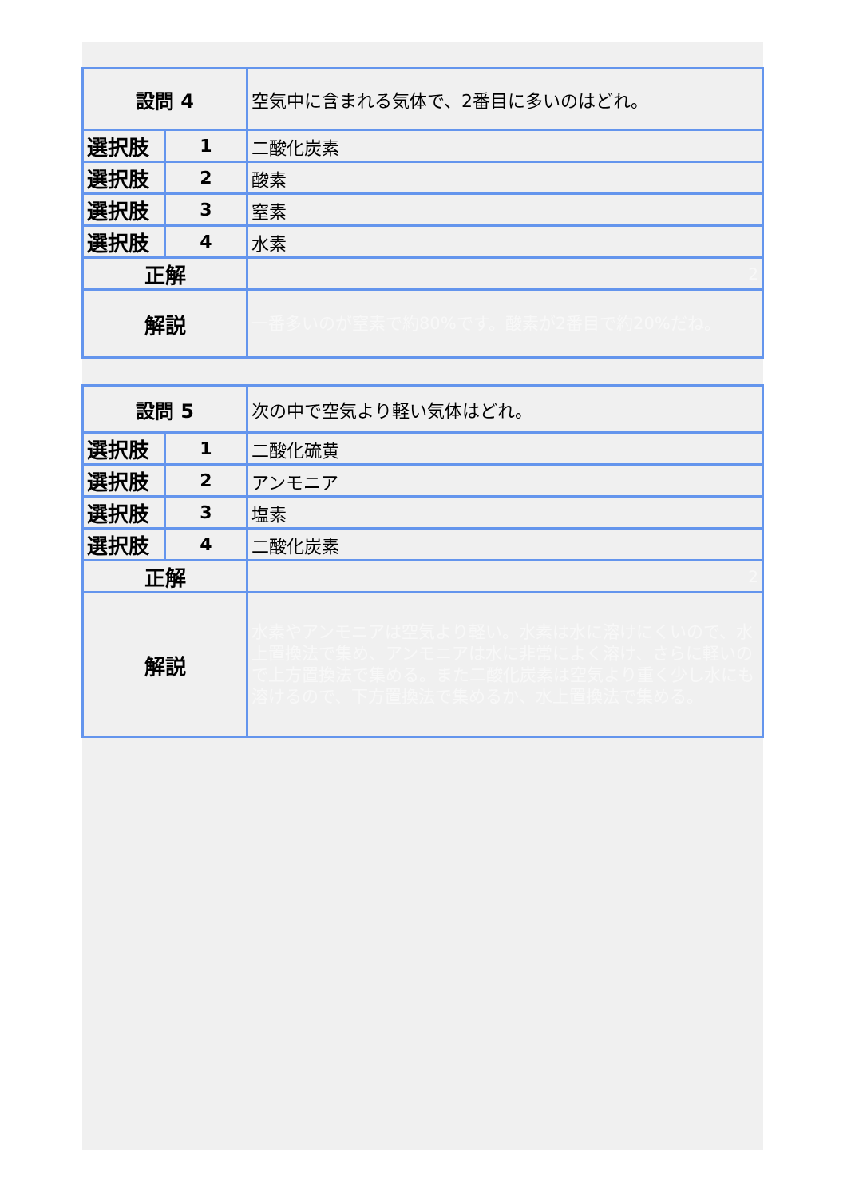| 設問 4 | | 空気中に含まれる気体で、2番目に多いのはどれ。 |
| 選択肢 | 1 | 二酸化炭素 |
| 選択肢 | 2 | 酸素 |
| 選択肢 | 3 | 窒素 |
| 選択肢 | 4 | 水素 |
| 正解 | | 2 |
| 解説 | | 一番多いのが窒素で約80%です。酸素が2番目で約20%だね。 |
| 設問 5 | | 次の中で空気より軽い気体はどれ。 |
| 選択肢 | 1 | 二酸化硫黄 |
| 選択肢 | 2 | アンモニア |
| 選択肢 | 3 | 塩素 |
| 選択肢 | 4 | 二酸化炭素 |
| 正解 | | 2 |
| 解説 | | 水素やアンモニアは空気より軽い。水素は水に溶けにくいので、水上置換法で集め、アンモニアは水に非常によく溶け、さらに軽いので上方置換法で集める。また二酸化炭素は空気より重く少し水にも溶けるので、下方置換法で集めるか、水上置換法で集める。 |